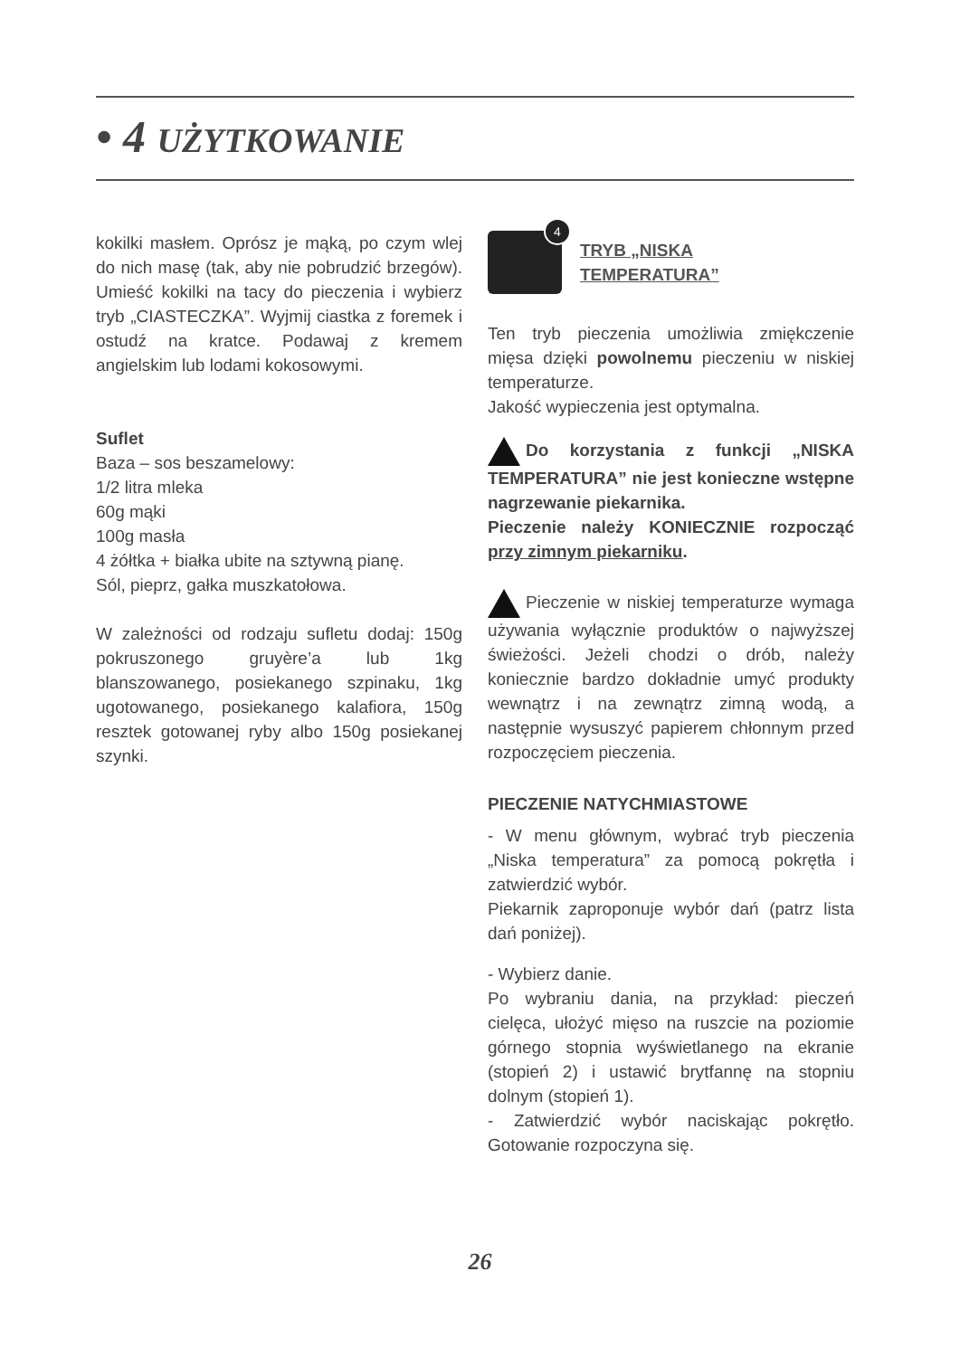• 4 UŻYTKOWANIE
kokilki masłem. Oprósz je mąką, po czym wlej do nich masę (tak, aby nie pobrudzić brzegów). Umieść kokilki na tacy do pieczenia i wybierz tryb „CIASTECZKA”. Wyjmij ciastka z foremek i ostudź na kratce. Podawaj z kremem angielskim lub lodami kokosowymi.
Suflet
Baza – sos beszamelowy:
1/2 litra mleka
60g mąki
100g masła
4 żółtka + białka ubite na sztywną pianę.
Sól, pieprz, gałka muszkatołowa.
W zależności od rodzaju sufletu dodaj: 150g pokruszonego gruyère’a lub 1kg blanszowanego, posiekanego szpinaku, 1kg ugotowanego, posiekanego kalafiora, 150g resztek gotowanej ryby albo 150g posiekanej szynki.
4
TRYB „NISKA
TEMPERATURA”
Ten tryb pieczenia umożliwia zmiękczenie mięsa dzięki powolnemu pieczeniu w niskiej temperaturze.
Jakość wypieczenia jest optymalna.
Do korzystania z funkcji „NISKA TEMPERATURA” nie jest konieczne wstępne nagrzewanie piekarnika.
Pieczenie należy KONIECZNIE rozpocząć przy zimnym piekarniku.
Pieczenie w niskiej temperaturze wymaga używania wyłącznie produktów o najwyższej świeżości. Jeżeli chodzi o drób, należy koniecznie bardzo dokładnie umyć produkty wewnątrz i na zewnątrz zimną wodą, a następnie wysuszyć papierem chłonnym przed rozpoczęciem pieczenia.
PIECZENIE NATYCHMIASTOWE
- W menu głównym, wybrać tryb pieczenia „Niska temperatura” za pomocą pokrętła i zatwierdzić wybór.
Piekarnik zaproponuje wybór dań (patrz lista dań poniżej).
- Wybierz danie.
Po wybraniu dania, na przykład: pieczeń cielęca, ułożyć mięso na ruszcie na poziomie górnego stopnia wyświetlanego na ekranie (stopień 2) i ustawić brytfannę na stopniu dolnym (stopień 1).
- Zatwierdzić wybór naciskając pokrętło. Gotowanie rozpoczyna się.
26